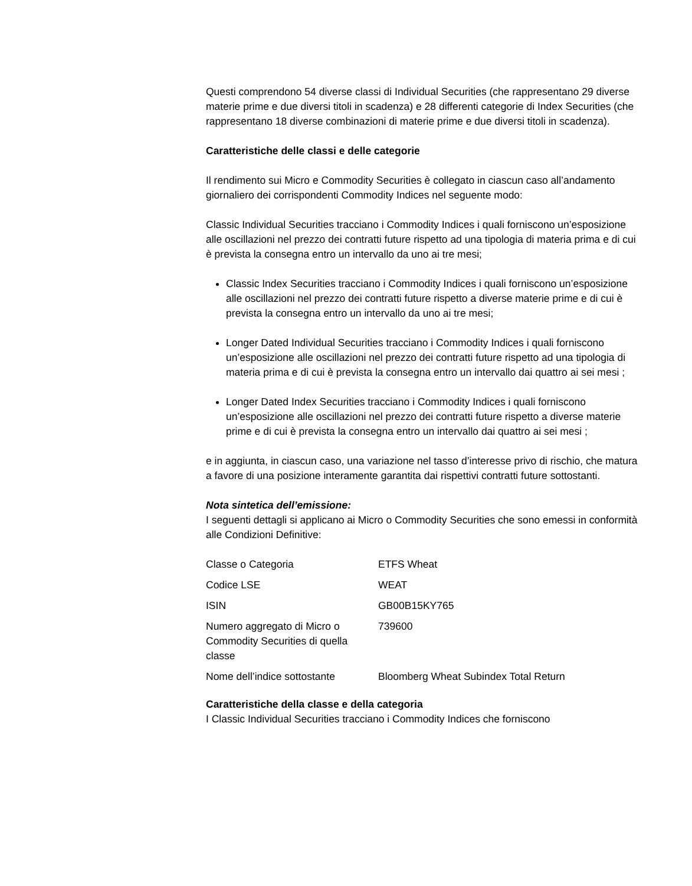Questi comprendono 54 diverse classi di Individual Securities (che rappresentano 29 diverse materie prime e due diversi titoli in scadenza) e 28 differenti categorie di Index Securities (che rappresentano 18 diverse combinazioni di materie prime e due diversi titoli in scadenza).
Caratteristiche delle classi e delle categorie
Il rendimento sui Micro e Commodity Securities è collegato in ciascun caso all’andamento giornaliero dei corrispondenti Commodity Indices nel seguente modo:
Classic Individual Securities tracciano i Commodity Indices i quali forniscono un’esposizione alle oscillazioni nel prezzo dei contratti future rispetto ad una tipologia di materia prima e di cui è prevista la consegna entro un intervallo da uno ai tre mesi;
Classic Index Securities tracciano i Commodity Indices i quali forniscono un’esposizione alle oscillazioni nel prezzo dei contratti future rispetto a diverse materie prime e di cui è prevista la consegna entro un intervallo da uno ai tre mesi;
Longer Dated Individual Securities tracciano i Commodity Indices i quali forniscono un’esposizione alle oscillazioni nel prezzo dei contratti future rispetto ad una tipologia di materia prima e di cui è prevista la consegna entro un intervallo dai quattro ai sei mesi ;
Longer Dated Index Securities tracciano i Commodity Indices i quali forniscono un’esposizione alle oscillazioni nel prezzo dei contratti future rispetto a diverse materie prime e di cui è prevista la consegna entro un intervallo dai quattro ai sei mesi ;
e in aggiunta, in ciascun caso, una variazione nel tasso d’interesse privo di rischio, che matura a favore di una posizione interamente garantita dai rispettivi contratti future sottostanti.
Nota sintetica dell’emissione:
I seguenti dettagli si applicano ai Micro o Commodity Securities che sono emessi in conformità alle Condizioni Definitive:
| Classe o Categoria | ETFS Wheat |
| Codice LSE | WEAT |
| ISIN | GB00B15KY765 |
| Numero aggregato di Micro o Commodity Securities di quella classe | 739600 |
| Nome dell’indice sottostante | Bloomberg Wheat Subindex Total Return |
Caratteristiche della classe e della categoria
I Classic Individual Securities tracciano i Commodity Indices che forniscono